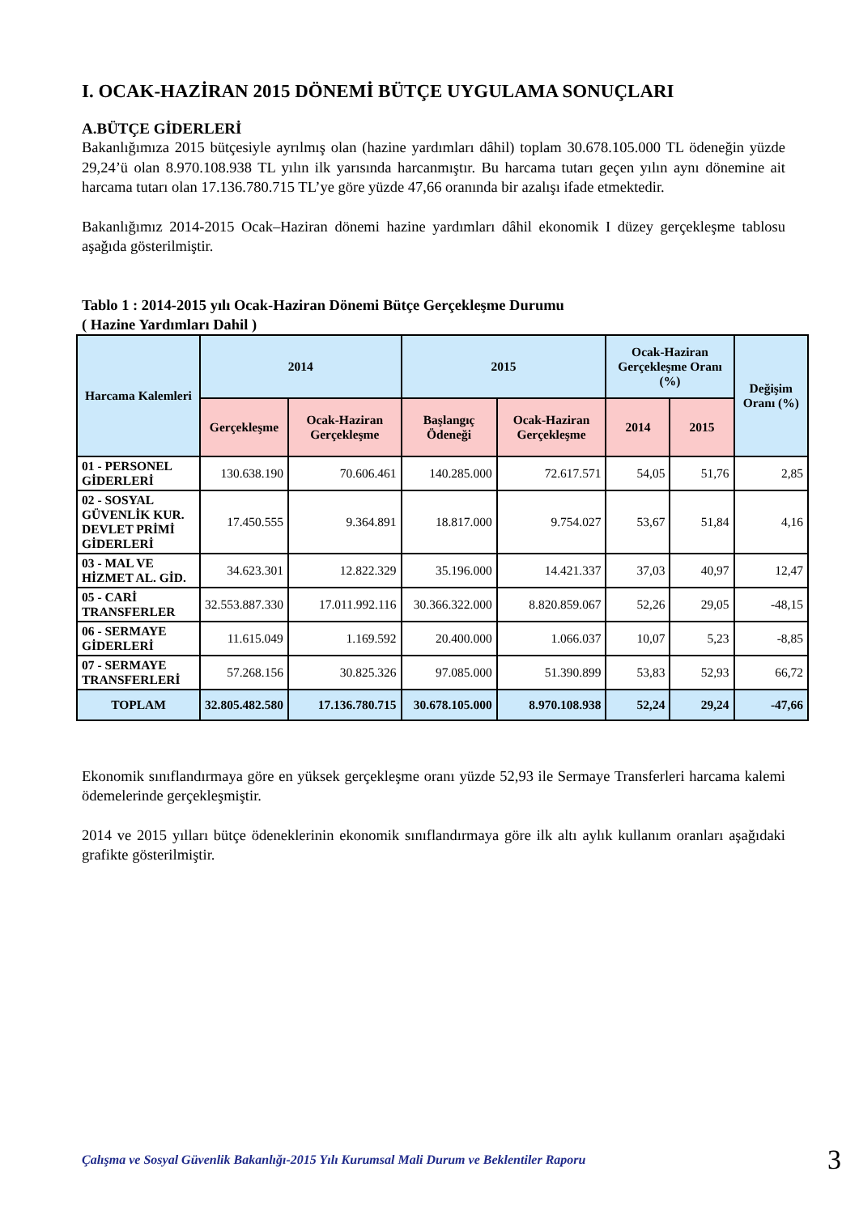I. OCAK-HAZİRAN 2015 DÖNEMİ BÜTÇE UYGULAMA SONUÇLARI
A.BÜTÇE GİDERLERİ
Bakanlığımıza 2015 bütçesiyle ayrılmış olan (hazine yardımları dâhil) toplam 30.678.105.000 TL ödeneğin yüzde 29,24’ü olan 8.970.108.938 TL yılın ilk yarısında harcanmıştır. Bu harcama tutarı geçen yılın aynı dönemine ait harcama tutarı olan 17.136.780.715 TL’ye göre yüzde 47,66 oranında bir azalışı ifade etmektedir.
Bakanlığımız 2014-2015 Ocak–Haziran dönemi hazine yardımları dâhil ekonomik I düzey gerçekleşme tablosu aşağıda gösterilmiştir.
Tablo 1 : 2014-2015 yılı Ocak-Haziran Dönemi Bütçe Gerçekleşme Durumu
( Hazine Yardımları Dahil )
| Harcama Kalemleri | 2014 | | 2015 | | Ocak-Haziran Gerçekleşme Oranı (%) | | Değişim Oranı (%) |
| --- | --- | --- | --- | --- | --- | --- | --- |
| | Gerçekleşme | Ocak-Haziran Gerçekleşme | Başlangıç Ödeneği | Ocak-Haziran Gerçekleşme | 2014 | 2015 | |
| 01 - PERSONEL GİDERLERİ | 130.638.190 | 70.606.461 | 140.285.000 | 72.617.571 | 54,05 | 51,76 | 2,85 |
| 02 - SOSYAL GÜVENLİK KUR. DEVLET PRİMİ GİDERLERİ | 17.450.555 | 9.364.891 | 18.817.000 | 9.754.027 | 53,67 | 51,84 | 4,16 |
| 03 - MAL VE HİZMET AL. GİD. | 34.623.301 | 12.822.329 | 35.196.000 | 14.421.337 | 37,03 | 40,97 | 12,47 |
| 05 - CARİ TRANSFERLER | 32.553.887.330 | 17.011.992.116 | 30.366.322.000 | 8.820.859.067 | 52,26 | 29,05 | -48,15 |
| 06 - SERMAYE GİDERLERİ | 11.615.049 | 1.169.592 | 20.400.000 | 1.066.037 | 10,07 | 5,23 | -8,85 |
| 07 - SERMAYE TRANSFERLERİ | 57.268.156 | 30.825.326 | 97.085.000 | 51.390.899 | 53,83 | 52,93 | 66,72 |
| TOPLAM | 32.805.482.580 | 17.136.780.715 | 30.678.105.000 | 8.970.108.938 | 52,24 | 29,24 | -47,66 |
Ekonomik sınıflandırmaya göre en yüksek gerçekleşme oranı yüzde 52,93 ile Sermaye Transferleri harcama kalemi ödemelerinde gerçekleşmiştir.
2014 ve 2015 yılları bütçe ödeneklerinin ekonomik sınıflandırmaya göre ilk altı aylık kullanım oranları aşağıdaki grafikte gösterilmiştir.
Çalışma ve Sosyal Güvenlik Bakanlığı-2015 Yılı Kurumsal Mali Durum ve Beklentiler Raporu 3